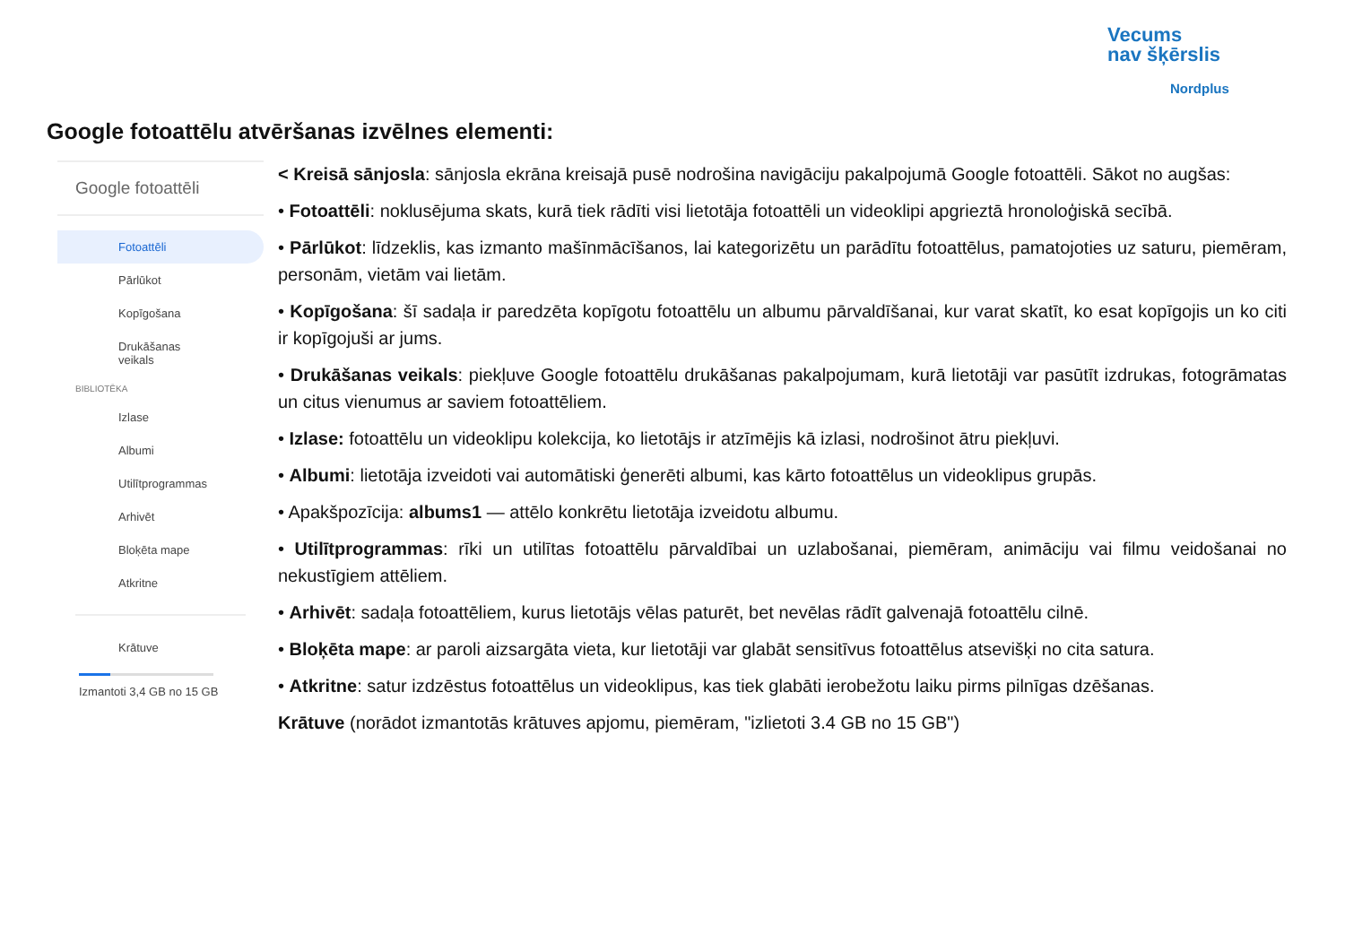Vecums
nav šķērslis
Nordplus
Google fotoattēlu atvēršanas izvēlnes elementi:
Google fotoattēli
Fotoattēli
Pārlūkot
Kopīgošana
Drukāšanas
veikals
BIBLIOTĒKA
Izlase
Albumi
Utilītprogrammas
Arhivēt
Bloķēta mape
Atkritne
Krātuve
Izmantoti 3,4 GB no 15 GB
< Kreisā sānjosla: sānjosla ekrāna kreisajā pusē nodrošina navigāciju pakalpojumā Google fotoattēli. Sākot no augšas:
• Fotoattēli: noklusējuma skats, kurā tiek rādīti visi lietotāja fotoattēli un videoklipi apgrieztā hronoloģiskā secībā.
• Pārlūkot: līdzeklis, kas izmanto mašīnmācīšanos, lai kategorizētu un parādītu fotoattēlus, pamatojoties uz saturu, piemēram, personām, vietām vai lietām.
• Kopīgošana: šī sadaļa ir paredzēta kopīgotu fotoattēlu un albumu pārvaldīšanai, kur varat skatīt, ko esat kopīgojis un ko citi ir kopīgojuši ar jums.
• Drukāšanas veikals: piekļuve Google fotoattēlu drukāšanas pakalpojumam, kurā lietotāji var pasūtīt izdrukas, fotogrāmatas un citus vienumus ar saviem fotoattēliem.
• Izlase: fotoattēlu un videoklipu kolekcija, ko lietotājs ir atzīmējis kā izlasi, nodrošinot ātru piekļuvi.
• Albumi: lietotāja izveidoti vai automātiski ģenerēti albumi, kas kārto fotoattēlus un videoklipus grupās.
• Apakšpozīcija: albums1 — attēlo konkrētu lietotāja izveidotu albumu.
• Utilītprogrammas: rīki un utilītas fotoattēlu pārvaldībai un uzlabošanai, piemēram, animāciju vai filmu veidošanai no nekustīgiem attēliem.
• Arhivēt: sadaļa fotoattēliem, kurus lietotājs vēlas paturēt, bet nevēlas rādīt galvenajā fotoattēlu cilnē.
• Bloķēta mape: ar paroli aizsargāta vieta, kur lietotāji var glabāt sensitīvus fotoattēlus atsevišķi no cita satura.
• Atkritne: satur izdzēstus fotoattēlus un videoklipus, kas tiek glabāti ierobežotu laiku pirms pilnīgas dzēšanas.
Krātuve (norādot izmantotās krātuves apjomu, piemēram, "izlietoti 3.4 GB no 15 GB")